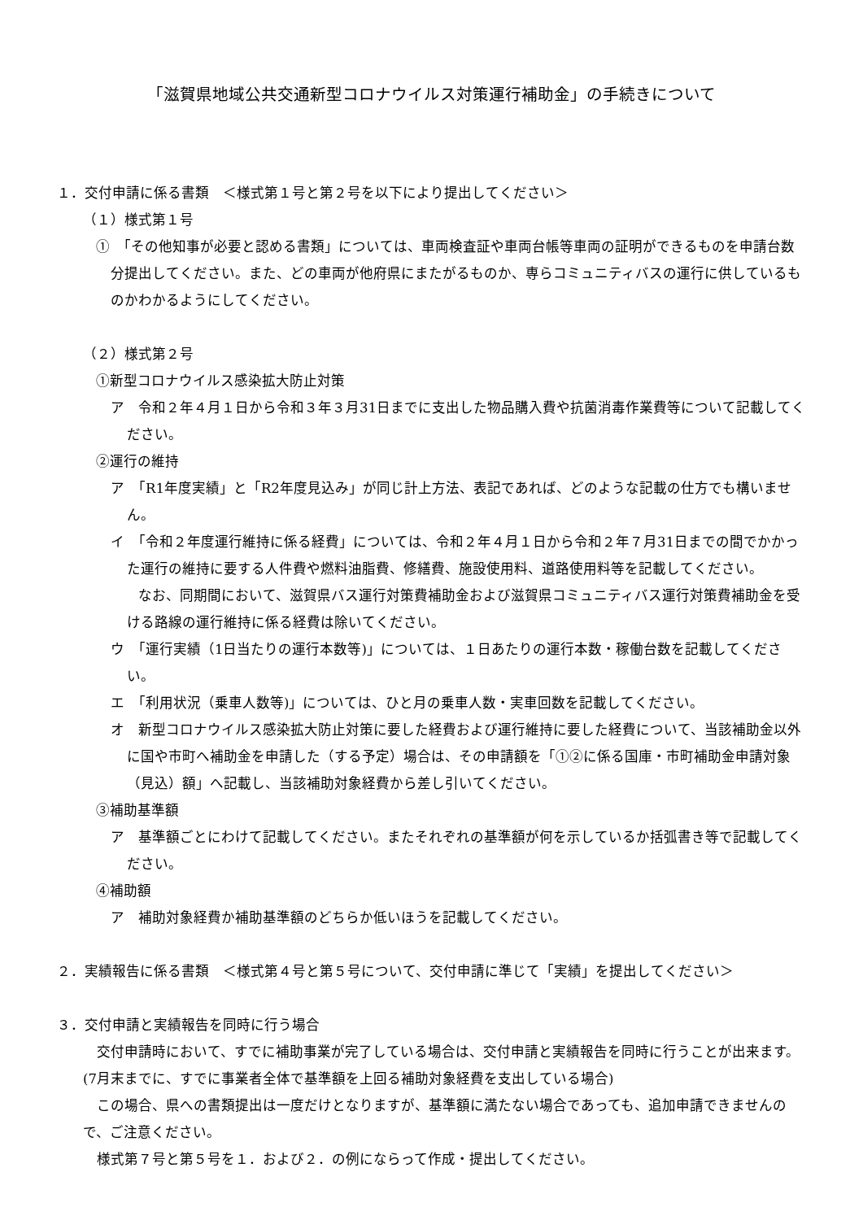「滋賀県地域公共交通新型コロナウイルス対策運行補助金」の手続きについて
１．交付申請に係る書類　＜様式第１号と第２号を以下により提出してください＞
（１）様式第１号
①　「その他知事が必要と認める書類」については、車両検査証や車両台帳等車両の証明ができるものを申請台数分提出してください。また、どの車両が他府県にまたがるものか、専らコミュニティバスの運行に供しているものかわかるようにしてください。
（２）様式第２号
①新型コロナウイルス感染拡大防止対策
ア　令和２年４月１日から令和３年３月31日までに支出した物品購入費や抗菌消毒作業費等について記載してください。
②運行の維持
ア　「R1年度実績」と「R2年度見込み」が同じ計上方法、表記であれば、どのような記載の仕方でも構いません。
イ　「令和２年度運行維持に係る経費」については、令和２年４月１日から令和２年７月31日までの間でかかった運行の維持に要する人件費や燃料油脂費、修繕費、施設使用料、道路使用料等を記載してください。
　　なお、同期間において、滋賀県バス運行対策費補助金および滋賀県コミュニティバス運行対策費補助金を受ける路線の運行維持に係る経費は除いてください。
ウ　「運行実績（1日当たりの運行本数等)」については、１日あたりの運行本数・稼働台数を記載してください。
エ　「利用状況（乗車人数等)」については、ひと月の乗車人数・実車回数を記載してください。
オ　新型コロナウイルス感染拡大防止対策に要した経費および運行維持に要した経費について、当該補助金以外に国や市町へ補助金を申請した（する予定）場合は、その申請額を「①②に係る国庫・市町補助金申請対象（見込）額」へ記載し、当該補助対象経費から差し引いてください。
③補助基準額
ア　基準額ごとにわけて記載してください。またそれぞれの基準額が何を示しているか括弧書き等で記載してください。
④補助額
ア　補助対象経費か補助基準額のどちらか低いほうを記載してください。
２．実績報告に係る書類　＜様式第４号と第５号について、交付申請に準じて「実績」を提出してください＞
３．交付申請と実績報告を同時に行う場合
　交付申請時において、すでに補助事業が完了している場合は、交付申請と実績報告を同時に行うことが出来ます。(7月末までに、すでに事業者全体で基準額を上回る補助対象経費を支出している場合)
　この場合、県への書類提出は一度だけとなりますが、基準額に満たない場合であっても、追加申請できませんので、ご注意ください。
　様式第７号と第５号を１．および２．の例にならって作成・提出してください。